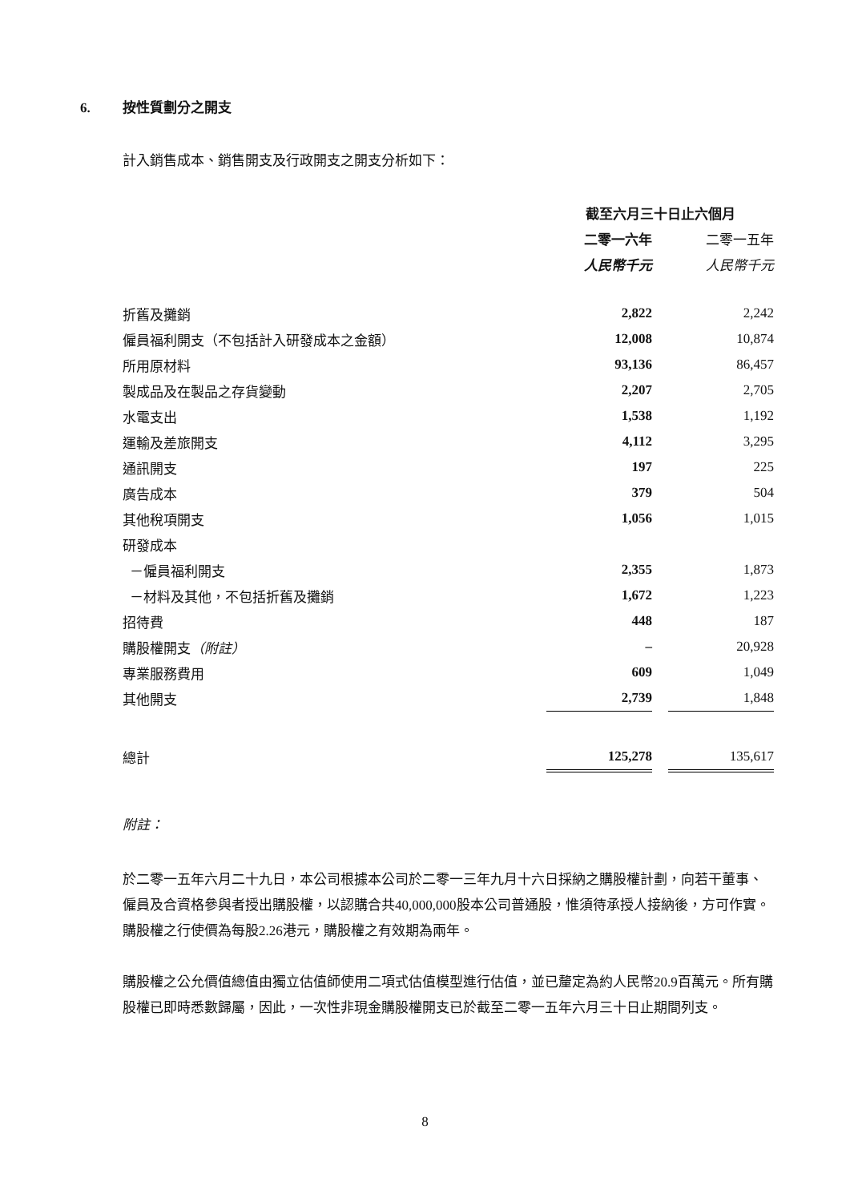6. 按性質劃分之開支
計入銷售成本、銷售開支及行政開支之開支分析如下：
| | 截至六月三十日止六個月 | | |
| | 二零一六年 | | 二零一五年 |
| | 人民幣千元 | | 人民幣千元 |
| 折舊及攤銷 | 2,822 | | 2,242 |
| 僱員福利開支（不包括計入研發成本之金額） | 12,008 | | 10,874 |
| 所用原材料 | 93,136 | | 86,457 |
| 製成品及在製品之存貨變動 | 2,207 | | 2,705 |
| 水電支出 | 1,538 | | 1,192 |
| 運輸及差旅開支 | 4,112 | | 3,295 |
| 通訊開支 | 197 | | 225 |
| 廣告成本 | 379 | | 504 |
| 其他稅項開支 | 1,056 | | 1,015 |
| 研發成本 | | | |
| －僱員福利開支 | 2,355 | | 1,873 |
| －材料及其他，不包括折舊及攤銷 | 1,672 | | 1,223 |
| 招待費 | 448 | | 187 |
| 購股權開支 （附註） | – | | 20,928 |
| 專業服務費用 | 609 | | 1,049 |
| 其他開支 | 2,739 | | 1,848 |
| 總計 | 125,278 | | 135,617 |
附註：
於二零一五年六月二十九日，本公司根據本公司於二零一三年九月十六日採納之購股權計劃，向若干董事、僱員及合資格參與者授出購股權，以認購合共40,000,000股本公司普通股，惟須待承授人接納後，方可作實。購股權之行使價為每股2.26港元，購股權之有效期為兩年。
購股權之公允價值總值由獨立估值師使用二項式估值模型進行估值，並已釐定為約人民幣20.9百萬元。所有購股權已即時悉數歸屬，因此，一次性非現金購股權開支已於截至二零一五年六月三十日止期間列支。
8